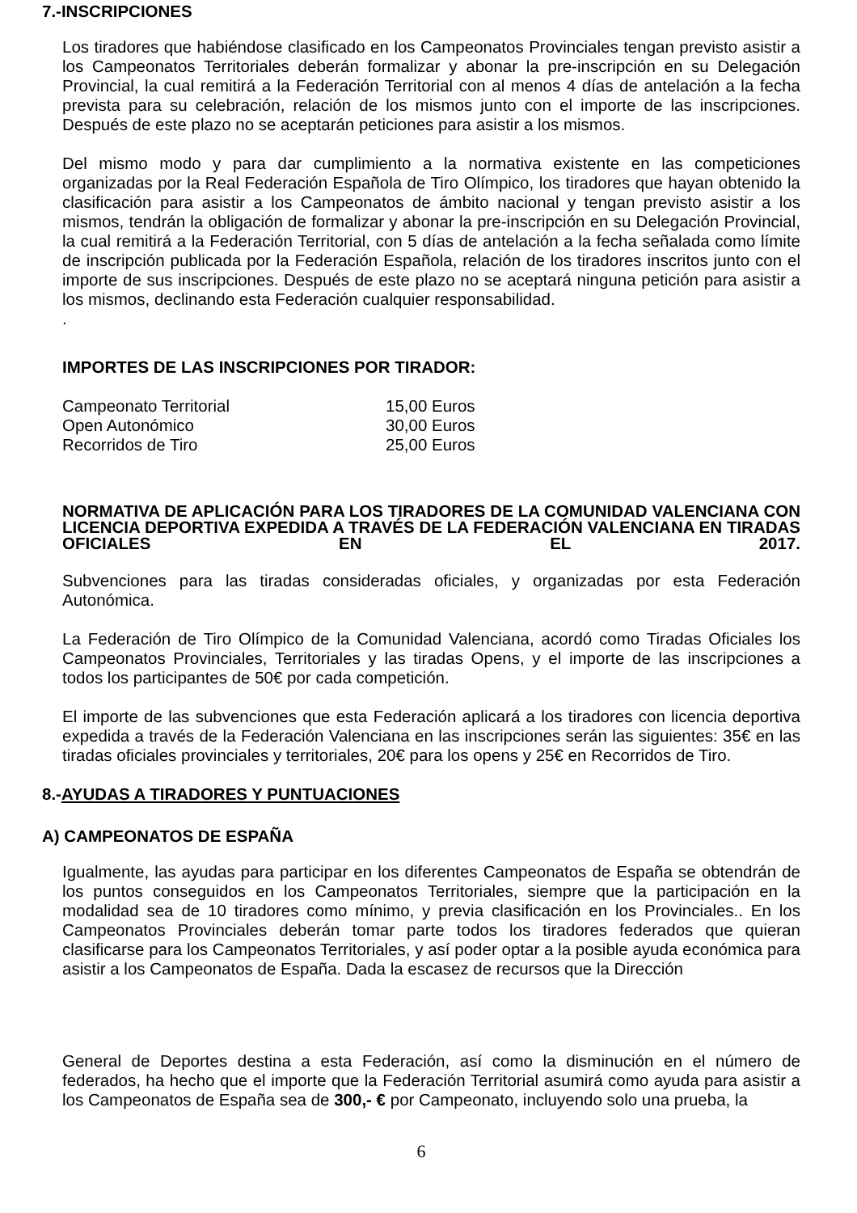7.-INSCRIPCIONES
Los tiradores que habiéndose clasificado en los Campeonatos Provinciales tengan previsto asistir a los Campeonatos Territoriales deberán formalizar y abonar la pre-inscripción en su Delegación Provincial, la cual remitirá a la Federación Territorial con al menos 4 días de antelación a la fecha prevista para su celebración, relación de los mismos junto con el importe de las inscripciones. Después de este plazo no se aceptarán peticiones para asistir a los mismos.
Del mismo modo y para dar cumplimiento a la normativa existente en las competiciones organizadas por la Real Federación Española de Tiro Olímpico, los tiradores que hayan obtenido la clasificación para asistir a los Campeonatos de ámbito nacional y tengan previsto asistir a los mismos, tendrán la obligación de formalizar y abonar la pre-inscripción en su Delegación Provincial, la cual remitirá a la Federación Territorial, con 5 días de antelación a la fecha señalada como límite de inscripción publicada por la Federación Española, relación de los tiradores inscritos junto con el importe de sus inscripciones. Después de este plazo no se aceptará ninguna petición para asistir a los mismos, declinando esta Federación cualquier responsabilidad.
.
IMPORTES DE LAS INSCRIPCIONES POR TIRADOR:
| Campeonato Territorial | 15,00 Euros |
| Open Autonómico | 30,00 Euros |
| Recorridos de Tiro | 25,00 Euros |
NORMATIVA DE APLICACIÓN PARA LOS TIRADORES DE LA COMUNIDAD VALENCIANA CON LICENCIA DEPORTIVA EXPEDIDA A TRAVÉS DE LA FEDERACIÓN VALENCIANA EN TIRADAS OFICIALES EN EL 2017.
Subvenciones para las tiradas consideradas oficiales, y organizadas por esta Federación Autonómica.
La Federación de Tiro Olímpico de la Comunidad Valenciana, acordó como Tiradas Oficiales los Campeonatos Provinciales, Territoriales y las tiradas Opens, y el importe de las inscripciones a todos los participantes de 50€ por cada competición.
El importe de las subvenciones que esta Federación aplicará a los tiradores con licencia deportiva expedida a través de la Federación Valenciana en las inscripciones serán las siguientes: 35€ en las tiradas oficiales provinciales y territoriales, 20€ para los opens y 25€ en Recorridos de Tiro.
8.-AYUDAS A TIRADORES Y PUNTUACIONES
A) CAMPEONATOS DE ESPAÑA
Igualmente, las ayudas para participar en los diferentes Campeonatos de España se obtendrán de los puntos conseguidos en los Campeonatos Territoriales, siempre que la participación en la modalidad sea de 10 tiradores como mínimo, y previa clasificación en los Provinciales.. En los Campeonatos Provinciales deberán tomar parte todos los tiradores federados que quieran clasificarse para los Campeonatos Territoriales, y así poder optar a la posible ayuda económica para asistir a los Campeonatos de España. Dada la escasez de recursos que la Dirección
General de Deportes destina a esta Federación, así como la disminución en el número de federados, ha hecho que el importe que la Federación Territorial asumirá como ayuda para asistir a los Campeonatos de España sea de 300,- € por Campeonato, incluyendo solo una prueba, la
6